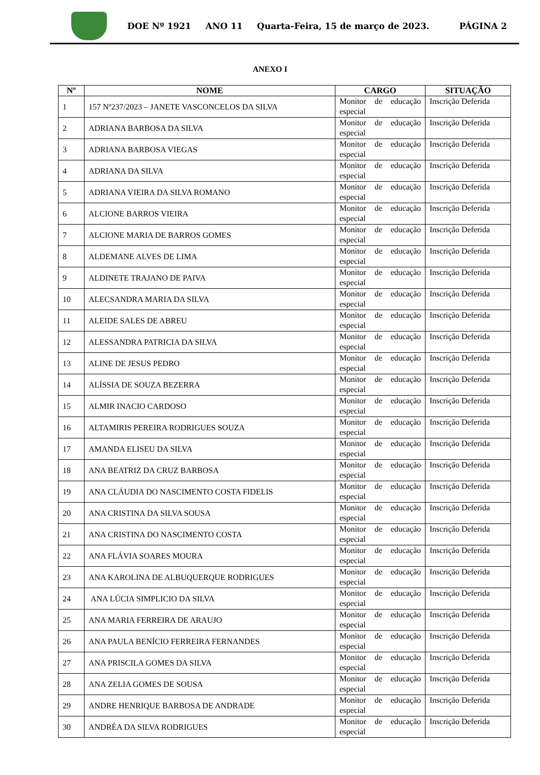DOE Nº 1921 ANO 11 Quarta-Feira, 15 de março de 2023. PÁGINA 2
ANEXO I
| Nº | NOME | CARGO | SITUAÇÃO |
| --- | --- | --- | --- |
| 1 | 157 Nº237/2023 – JANETE VASCONCELOS DA SILVA | Monitor de educação especial | Inscrição Deferida |
| 2 | ADRIANA BARBOSA DA SILVA | Monitor de educação especial | Inscrição Deferida |
| 3 | ADRIANA BARBOSA VIEGAS | Monitor de educação especial | Inscrição Deferida |
| 4 | ADRIANA DA SILVA | Monitor de educação especial | Inscrição Deferida |
| 5 | ADRIANA VIEIRA DA SILVA ROMANO | Monitor de educação especial | Inscrição Deferida |
| 6 | ALCIONE BARROS VIEIRA | Monitor de educação especial | Inscrição Deferida |
| 7 | ALCIONE MARIA DE BARROS GOMES | Monitor de educação especial | Inscrição Deferida |
| 8 | ALDEMANE ALVES DE LIMA | Monitor de educação especial | Inscrição Deferida |
| 9 | ALDINETE TRAJANO DE PAIVA | Monitor de educação especial | Inscrição Deferida |
| 10 | ALECSANDRA MARIA DA SILVA | Monitor de educação especial | Inscrição Deferida |
| 11 | ALEIDE SALES DE ABREU | Monitor de educação especial | Inscrição Deferida |
| 12 | ALESSANDRA PATRICIA DA SILVA | Monitor de educação especial | Inscrição Deferida |
| 13 | ALINE DE JESUS PEDRO | Monitor de educação especial | Inscrição Deferida |
| 14 | ALÍSSIA DE SOUZA BEZERRA | Monitor de educação especial | Inscrição Deferida |
| 15 | ALMIR INACIO CARDOSO | Monitor de educação especial | Inscrição Deferida |
| 16 | ALTAMIRIS PEREIRA RODRIGUES SOUZA | Monitor de educação especial | Inscrição Deferida |
| 17 | AMANDA ELISEU DA SILVA | Monitor de educação especial | Inscrição Deferida |
| 18 | ANA BEATRIZ DA CRUZ BARBOSA | Monitor de educação especial | Inscrição Deferida |
| 19 | ANA CLÁUDIA DO NASCIMENTO COSTA FIDELIS | Monitor de educação especial | Inscrição Deferida |
| 20 | ANA CRISTINA DA SILVA SOUSA | Monitor de educação especial | Inscrição Deferida |
| 21 | ANA CRISTINA DO NASCIMENTO COSTA | Monitor de educação especial | Inscrição Deferida |
| 22 | ANA FLÁVIA SOARES MOURA | Monitor de educação especial | Inscrição Deferida |
| 23 | ANA KAROLINA DE ALBUQUERQUE RODRIGUES | Monitor de educação especial | Inscrição Deferida |
| 24 | ANA LÚCIA SIMPLICIO DA SILVA | Monitor de educação especial | Inscrição Deferida |
| 25 | ANA MARIA FERREIRA DE ARAUJO | Monitor de educação especial | Inscrição Deferida |
| 26 | ANA PAULA BENÍCIO FERREIRA FERNANDES | Monitor de educação especial | Inscrição Deferida |
| 27 | ANA PRISCILA GOMES DA SILVA | Monitor de educação especial | Inscrição Deferida |
| 28 | ANA ZELIA GOMES DE SOUSA | Monitor de educação especial | Inscrição Deferida |
| 29 | ANDRE HENRIQUE BARBOSA DE ANDRADE | Monitor de educação especial | Inscrição Deferida |
| 30 | ANDRÉA DA SILVA RODRIGUES | Monitor de educação especial | Inscrição Deferida |